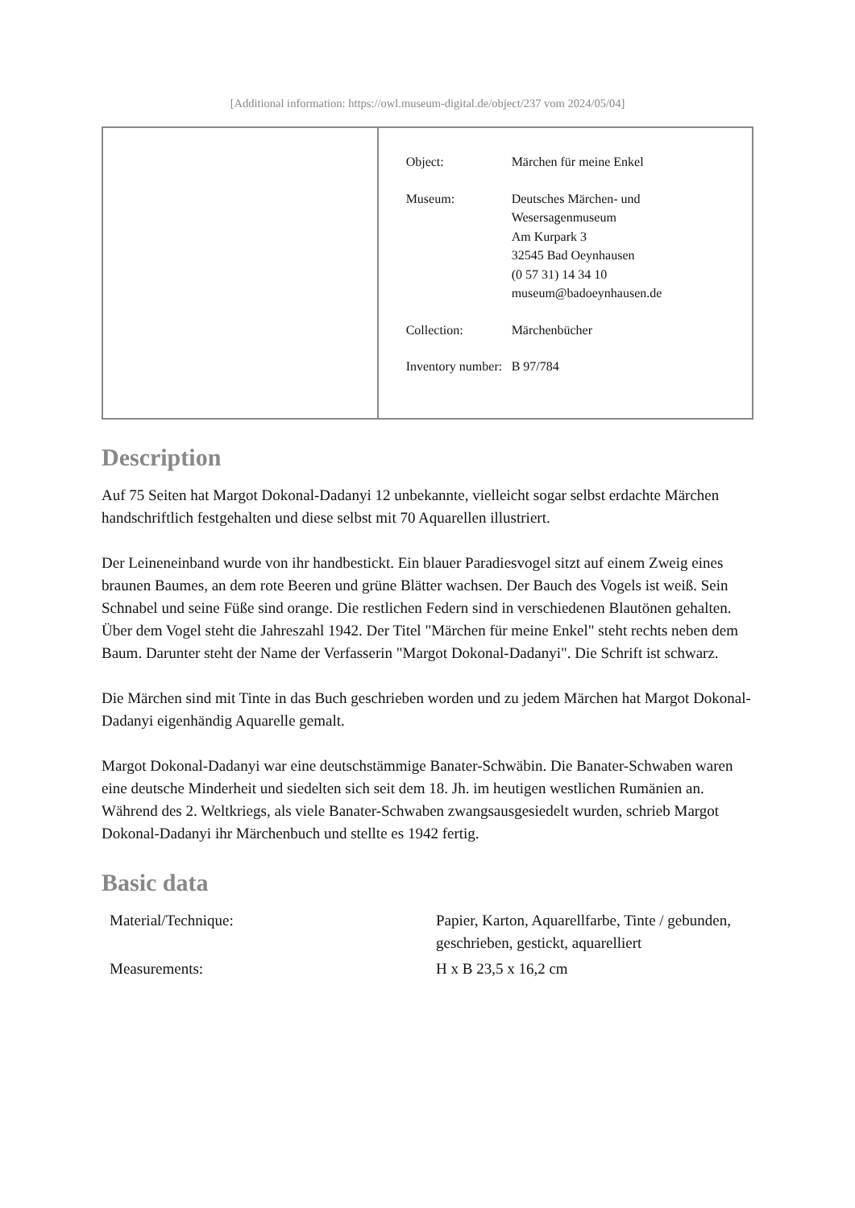[Additional information: https://owl.museum-digital.de/object/237 vom 2024/05/04]
| Object: | Märchen für meine Enkel |
| Museum: | Deutsches Märchen- und Wesersagenmuseum Am Kurpark 3 32545 Bad Oeynhausen (0 57 31) 14 34 10 museum@badoeynhausen.de |
| Collection: | Märchenbücher |
| Inventory number: | B 97/784 |
Description
Auf 75 Seiten hat Margot Dokonal-Dadanyi 12 unbekannte, vielleicht sogar selbst erdachte Märchen handschriftlich festgehalten und diese selbst mit 70 Aquarellen illustriert.
Der Leineneinband wurde von ihr handbestickt. Ein blauer Paradiesvogel sitzt auf einem Zweig eines braunen Baumes, an dem rote Beeren und grüne Blätter wachsen. Der Bauch des Vogels ist weiß. Sein Schnabel und seine Füße sind orange. Die restlichen Federn sind in verschiedenen Blautönen gehalten. Über dem Vogel steht die Jahreszahl 1942. Der Titel "Märchen für meine Enkel" steht rechts neben dem Baum. Darunter steht der Name der Verfasserin "Margot Dokonal-Dadanyi". Die Schrift ist schwarz.
Die Märchen sind mit Tinte in das Buch geschrieben worden und zu jedem Märchen hat Margot Dokonal-Dadanyi eigenhändig Aquarelle gemalt.
Margot Dokonal-Dadanyi war eine deutschstämmige Banater-Schwäbin. Die Banater-Schwaben waren eine deutsche Minderheit und siedelten sich seit dem 18. Jh. im heutigen westlichen Rumänien an. Während des 2. Weltkriegs, als viele Banater-Schwaben zwangsausgesiedelt wurden, schrieb Margot Dokonal-Dadanyi ihr Märchenbuch und stellte es 1942 fertig.
Basic data
| Material/Technique: | Papier, Karton, Aquarellfarbe, Tinte / gebunden, geschrieben, gestickt, aquarelliert |
| Measurements: | H x B 23,5 x 16,2 cm |